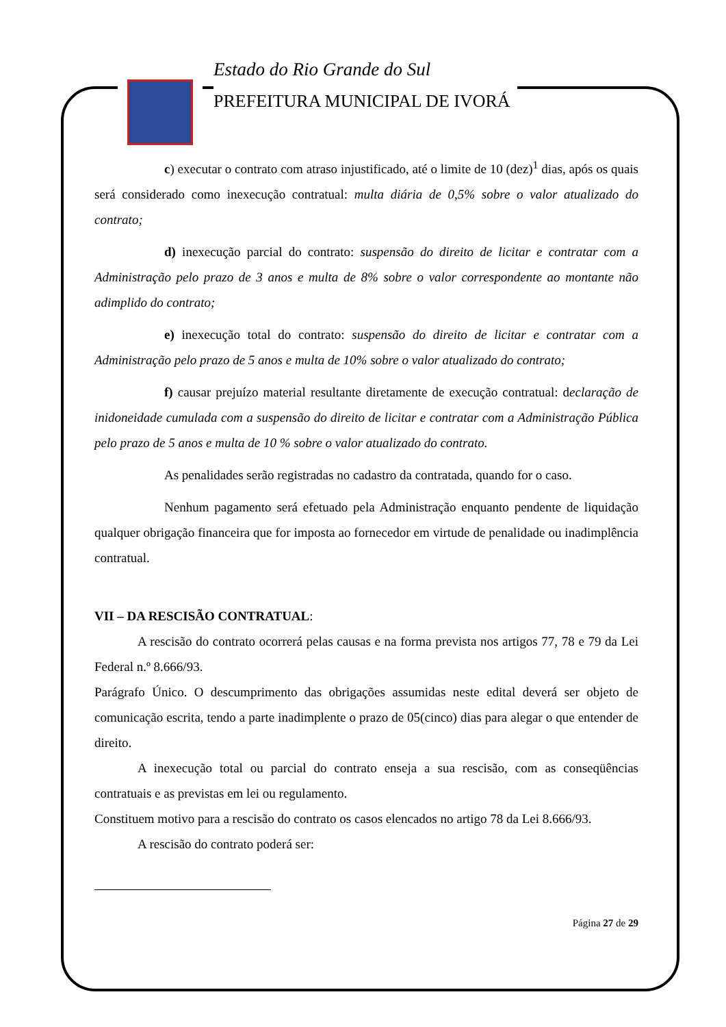Estado do Rio Grande do Sul
PREFEITURA MUNICIPAL DE IVORÁ
c) executar o contrato com atraso injustificado, até o limite de 10 (dez)<sup>1</sup> dias, após os quais será considerado como inexecução contratual: multa diária de 0,5% sobre o valor atualizado do contrato;
d) inexecução parcial do contrato: suspensão do direito de licitar e contratar com a Administração pelo prazo de 3 anos e multa de 8% sobre o valor correspondente ao montante não adimplido do contrato;
e) inexecução total do contrato: suspensão do direito de licitar e contratar com a Administração pelo prazo de 5 anos e multa de 10% sobre o valor atualizado do contrato;
f) causar prejuízo material resultante diretamente de execução contratual: declaração de inidoneidade cumulada com a suspensão do direito de licitar e contratar com a Administração Pública pelo prazo de 5 anos e multa de 10 % sobre o valor atualizado do contrato.
As penalidades serão registradas no cadastro da contratada, quando for o caso.
Nenhum pagamento será efetuado pela Administração enquanto pendente de liquidação qualquer obrigação financeira que for imposta ao fornecedor em virtude de penalidade ou inadimplência contratual.
VII – DA RESCISÃO CONTRATUAL:
A rescisão do contrato ocorrerá pelas causas e na forma prevista nos artigos 77, 78 e 79 da Lei Federal n.º 8.666/93.
Parágrafo Único. O descumprimento das obrigações assumidas neste edital deverá ser objeto de comunicação escrita, tendo a parte inadimplente o prazo de 05(cinco) dias para alegar o que entender de direito.
A inexecução total ou parcial do contrato enseja a sua rescisão, com as conseqüências contratuais e as previstas em lei ou regulamento.
Constituem motivo para a rescisão do contrato os casos elencados no artigo 78 da Lei 8.666/93.
A rescisão do contrato poderá ser:
Página 27 de 29